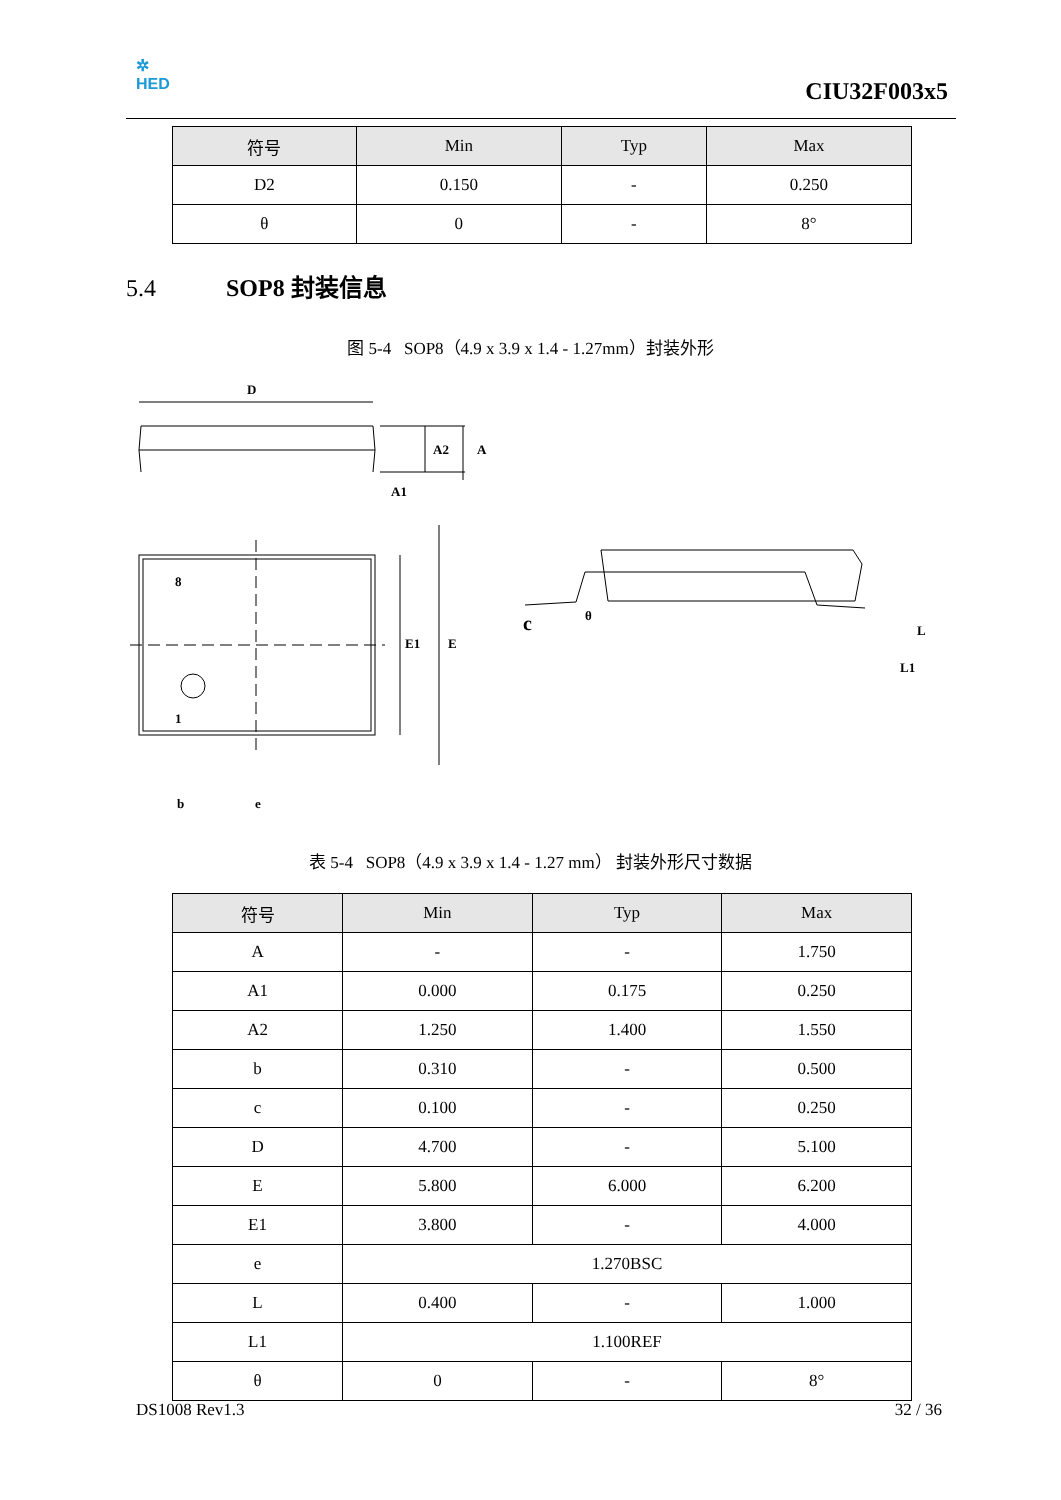✲
HED
CIU32F003x5
| 符号 | Min | Typ | Max |
| --- | --- | --- | --- |
| D2 | 0.150 | - | 0.250 |
| θ | 0 | - | 8° |
5.4 SOP8 封装信息
图 5-4 SOP8（4.9 x 3.9 x 1.4 - 1.27mm）封装外形
D
A2
A
A1
8
1
E1
E
b
e
c
θ
L
L1
表 5-4 SOP8（4.9 x 3.9 x 1.4 - 1.27 mm） 封装外形尺寸数据
| 符号 | Min | Typ | Max |
| --- | --- | --- | --- |
| A | - | - | 1.750 |
| A1 | 0.000 | 0.175 | 0.250 |
| A2 | 1.250 | 1.400 | 1.550 |
| b | 0.310 | - | 0.500 |
| c | 0.100 | - | 0.250 |
| D | 4.700 | - | 5.100 |
| E | 5.800 | 6.000 | 6.200 |
| E1 | 3.800 | - | 4.000 |
| e | 1.270BSC | | |
| L | 0.400 | - | 1.000 |
| L1 | 1.100REF | | |
| θ | 0 | - | 8° |
DS1008 Rev1.3 32 / 36